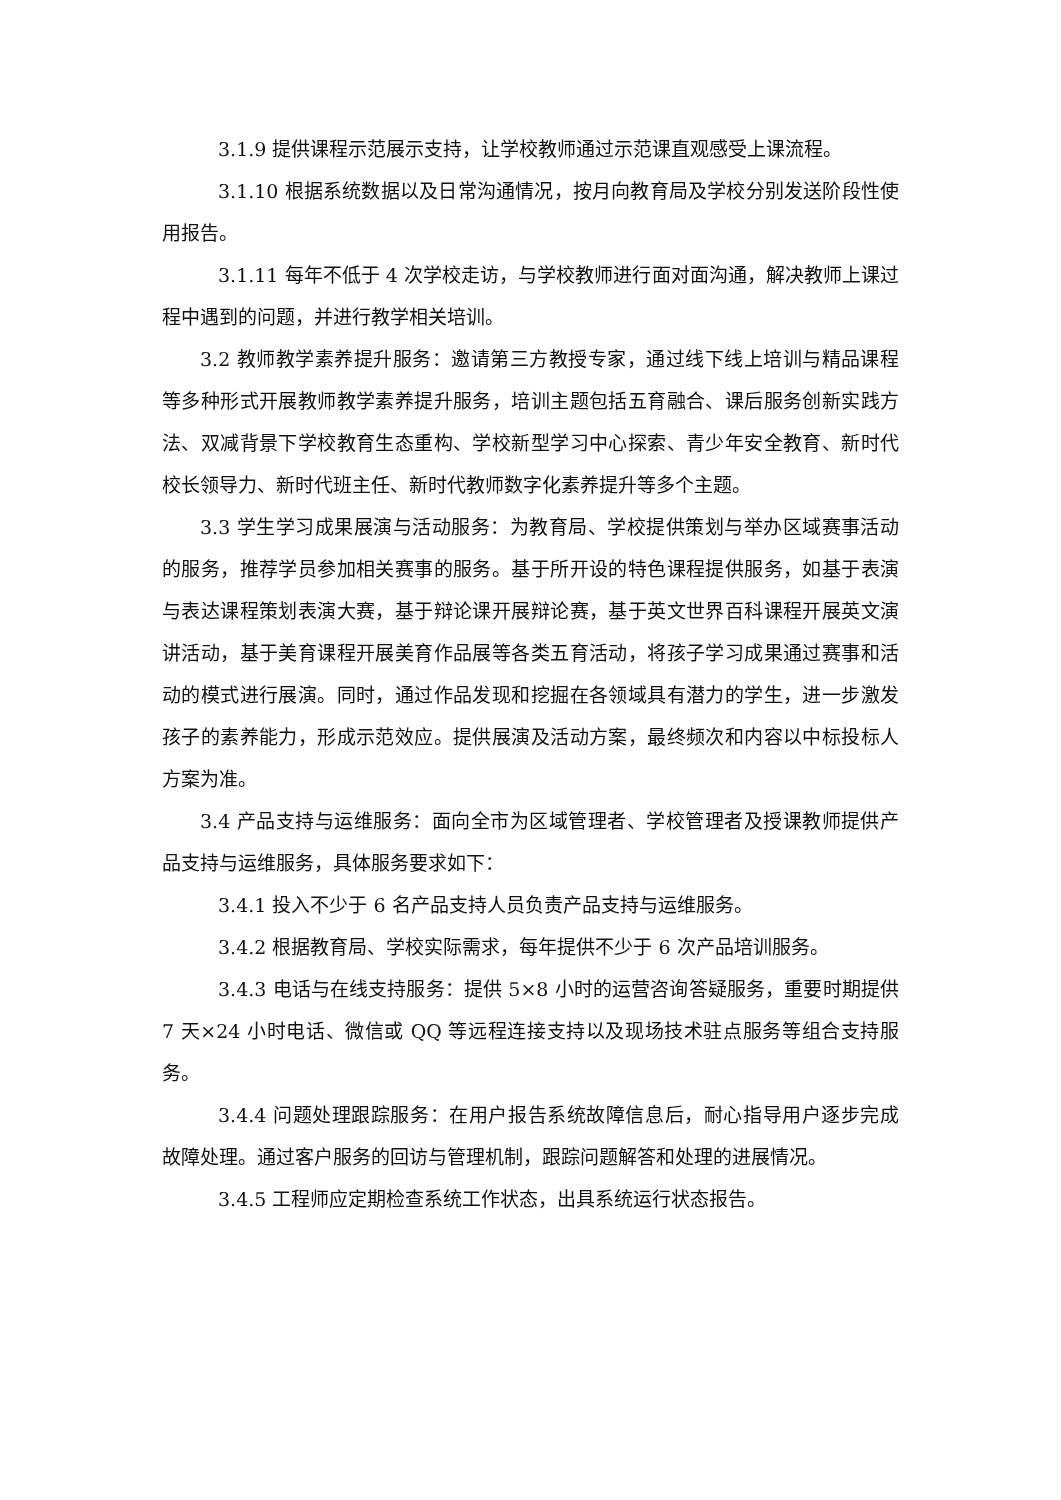3.1.9 提供课程示范展示支持，让学校教师通过示范课直观感受上课流程。
3.1.10 根据系统数据以及日常沟通情况，按月向教育局及学校分别发送阶段性使用报告。
3.1.11 每年不低于 4 次学校走访，与学校教师进行面对面沟通，解决教师上课过程中遇到的问题，并进行教学相关培训。
3.2 教师教学素养提升服务：邀请第三方教授专家，通过线下线上培训与精品课程等多种形式开展教师教学素养提升服务，培训主题包括五育融合、课后服务创新实践方法、双减背景下学校教育生态重构、学校新型学习中心探索、青少年安全教育、新时代校长领导力、新时代班主任、新时代教师数字化素养提升等多个主题。
3.3 学生学习成果展演与活动服务：为教育局、学校提供策划与举办区域赛事活动的服务，推荐学员参加相关赛事的服务。基于所开设的特色课程提供服务，如基于表演与表达课程策划表演大赛，基于辩论课开展辩论赛，基于英文世界百科课程开展英文演讲活动，基于美育课程开展美育作品展等各类五育活动，将孩子学习成果通过赛事和活动的模式进行展演。同时，通过作品发现和挖掘在各领域具有潜力的学生，进一步激发孩子的素养能力，形成示范效应。提供展演及活动方案，最终频次和内容以中标投标人方案为准。
3.4 产品支持与运维服务：面向全市为区域管理者、学校管理者及授课教师提供产品支持与运维服务，具体服务要求如下：
3.4.1 投入不少于 6 名产品支持人员负责产品支持与运维服务。
3.4.2 根据教育局、学校实际需求，每年提供不少于 6 次产品培训服务。
3.4.3 电话与在线支持服务：提供 5×8 小时的运营咨询答疑服务，重要时期提供 7 天×24 小时电话、微信或 QQ 等远程连接支持以及现场技术驻点服务等组合支持服务。
3.4.4 问题处理跟踪服务：在用户报告系统故障信息后，耐心指导用户逐步完成故障处理。通过客户服务的回访与管理机制，跟踪问题解答和处理的进展情况。
3.4.5 工程师应定期检查系统工作状态，出具系统运行状态报告。